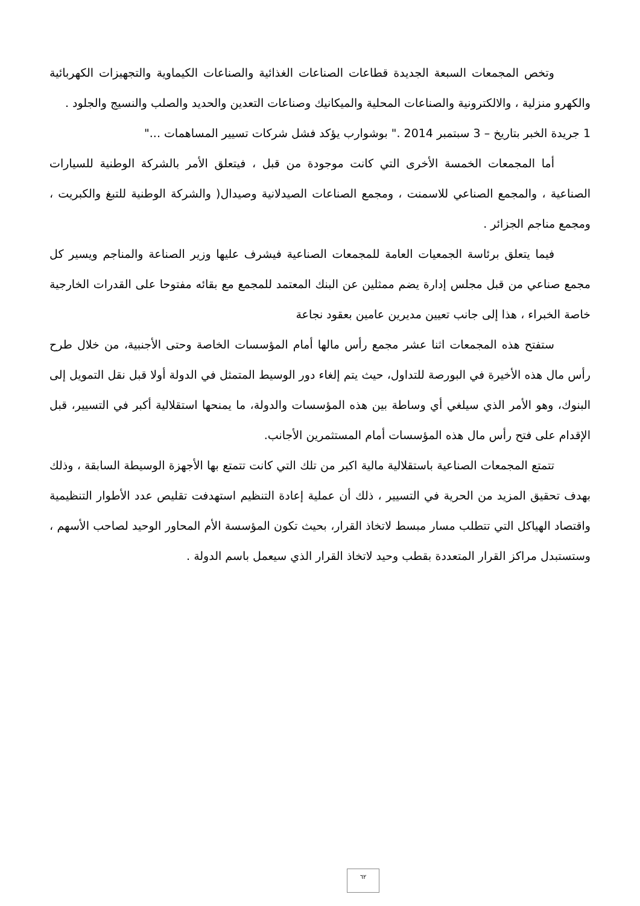وتخص المجمعات السبعة الجديدة قطاعات الصناعات الغذائية والصناعات الكيماوية والتجهيزات الكهربائية والكهرو منزلية ، والالكترونية والصناعات المحلية والميكانيك وصناعات التعدين والحديد والصلب والنسيج والجلود .
1 جريدة الخبر بتاريخ – 3 سبتمبر 2014 ." بوشوارب يؤكد فشل شركات تسيير المساهمات ..."
أما المجمعات الخمسة الأخرى التي كانت موجودة من قبل ، فيتعلق الأمر بالشركة الوطنية للسيارات الصناعية ، والمجمع الصناعي للاسمنت ، ومجمع الصناعات الصيدلانية وصيدال( والشركة الوطنية للتبغ والكبريت ، ومجمع مناجم الجزائر .
فيما يتعلق برئاسة الجمعيات العامة للمجمعات الصناعية فيشرف عليها وزير الصناعة والمناجم ويسير كل مجمع صناعي من قبل مجلس إدارة يضم ممثلين عن البنك المعتمد للمجمع مع بقائه مفتوحا على القدرات الخارجية خاصة الخبراء ، هذا إلى جانب تعيين مديرين عامين بعقود نجاعة
ستفتح هذه المجمعات اثنا عشر مجمع رأس مالها أمام المؤسسات الخاصة وحتى الأجنبية، من خلال طرح رأس مال هذه الأخيرة في البورصة للتداول، حيث يتم إلغاء دور الوسيط المتمثل في الدولة أولا قبل نقل التمويل إلى البنوك، وهو الأمر الذي سيلغي أي وساطة بين هذه المؤسسات والدولة، ما يمنحها استقلالية أكبر في التسيير، قبل الإقدام على فتح رأس مال هذه المؤسسات أمام المستثمرين الأجانب.
تتمتع المجمعات الصناعية باستقلالية مالية اكبر من تلك التي كانت تتمتع بها الأجهزة الوسيطة السابقة ، وذلك بهدف تحقيق المزيد من الحرية في التسيير ، ذلك أن عملية إعادة التنظيم استهدفت تقليص عدد الأطوار التنظيمية واقتصاد الهياكل التي تتطلب مسار مبسط لاتخاذ القرار، بحيث تكون المؤسسة الأم المحاور الوحيد لصاحب الأسهم ، وستستبدل مراكز القرار المتعددة بقطب وحيد لاتخاذ القرار الذي سيعمل باسم الدولة .
٦٢